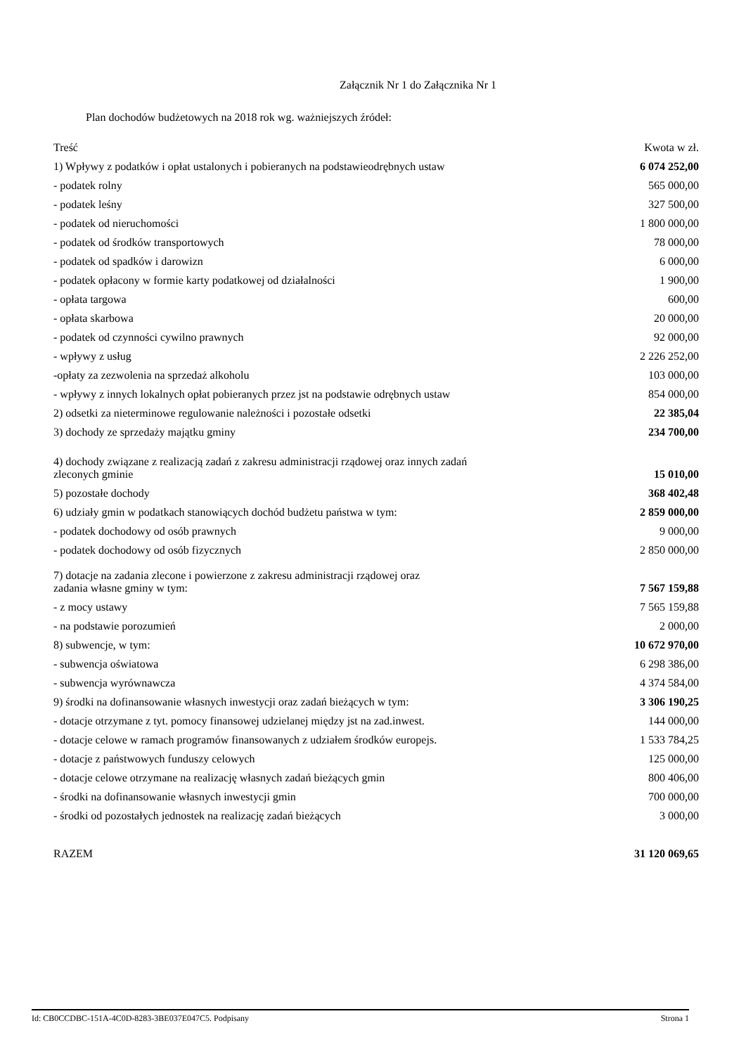Załącznik Nr 1 do Załącznika Nr 1
Plan dochodów budżetowych na 2018 rok wg. ważniejszych źródeł:
| Treść | Kwota w zł. |
| --- | --- |
| 1) Wpływy z podatków i opłat ustalonych i pobieranych na podstawieodrębnych ustaw | 6 074 252,00 |
| - podatek rolny | 565 000,00 |
| - podatek leśny | 327 500,00 |
| - podatek od nieruchomości | 1 800 000,00 |
| - podatek od środków transportowych | 78 000,00 |
| - podatek od spadków i darowizn | 6 000,00 |
| - podatek opłacony w formie karty podatkowej od działalności | 1 900,00 |
| - opłata targowa | 600,00 |
| - opłata skarbowa | 20 000,00 |
| - podatek od czynności cywilno prawnych | 92 000,00 |
| - wpływy z usług | 2 226 252,00 |
| -opłaty za zezwolenia na sprzedaż alkoholu | 103 000,00 |
| - wpływy z innych lokalnych opłat pobieranych przez jst na podstawie odrębnych ustaw | 854 000,00 |
| 2) odsetki za nieterminowe regulowanie należności i pozostałe odsetki | 22 385,04 |
| 3) dochody ze sprzedaży majątku gminy | 234 700,00 |
| 4) dochody związane z realizacją zadań z zakresu administracji rządowej oraz innych zadań zleconych gminie | 15 010,00 |
| 5) pozostałe dochody | 368 402,48 |
| 6) udziały gmin w podatkach stanowiących dochód budżetu państwa w tym: | 2 859 000,00 |
| - podatek dochodowy od osób prawnych | 9 000,00 |
| - podatek dochodowy od osób fizycznych | 2 850 000,00 |
| 7) dotacje na zadania zlecone i powierzone z zakresu administracji rządowej oraz zadania własne gminy w tym: | 7 567 159,88 |
| - z mocy ustawy | 7 565 159,88 |
| - na podstawie porozumień | 2 000,00 |
| 8) subwencje, w tym: | 10 672 970,00 |
| - subwencja oświatowa | 6 298 386,00 |
| - subwencja wyrównawcza | 4 374 584,00 |
| 9) środki na dofinansowanie własnych inwestycji oraz zadań bieżących w tym: | 3 306 190,25 |
| - dotacje otrzymane z tyt. pomocy finansowej udzielanej między jst na zad.inwest. | 144 000,00 |
| - dotacje celowe w ramach programów finansowanych z udziałem środków europejs. | 1 533 784,25 |
| - dotacje z państwowych funduszy celowych | 125 000,00 |
| - dotacje celowe otrzymane na realizację własnych zadań bieżących gmin | 800 406,00 |
| - środki na dofinansowanie własnych inwestycji gmin | 700 000,00 |
| - środki od pozostałych jednostek na realizację zadań bieżących | 3 000,00 |
| RAZEM | 31 120 069,65 |
Id: CB0CCDBC-151A-4C0D-8283-3BE037E047C5. Podpisany Strona 1